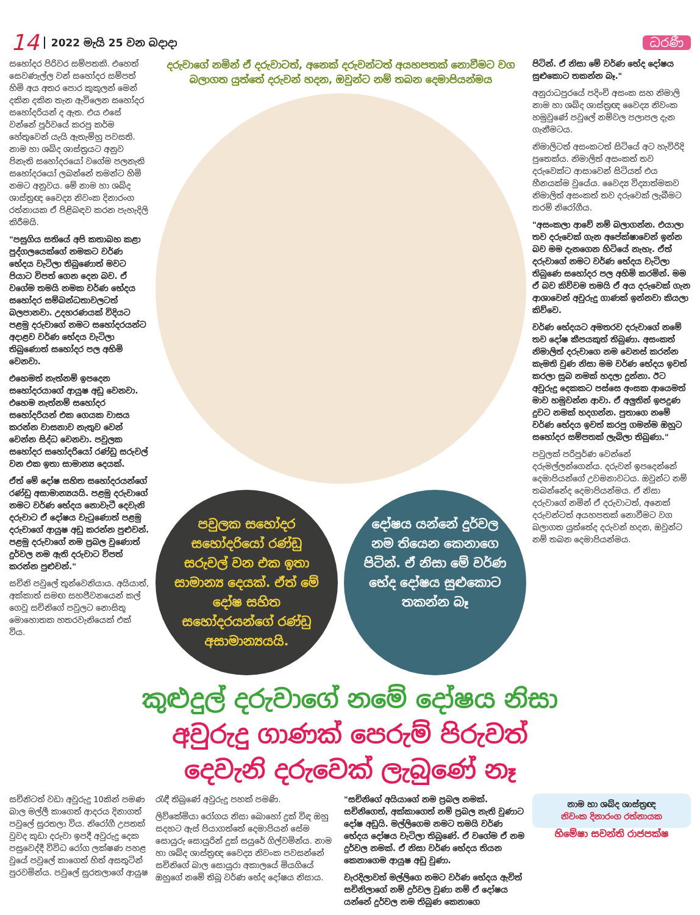14 2022 මැයි 25 වන බදාදා ධරණී
සහෝදර පිරිවර සම්පතකි. එහෙත් සෙවණැල්ල වන් සහෝදර සම්පත් හිමි අය අතර පොර කුකුලන් මෙන් දකින දකින තැන ඇවිලෙන සහෝදර සහෝදරියන් ද ඇත. එය එසේ වන්නේ පූර්වයේ කරපු කර්ම හේතුවෙන් යැයි ඇතැම්හු පවසති. නාම හා ශබ්ද ශාස්ත්‍රයට අනුව පිනැති සහෝදරයෝ වගේම පලනැති සහෝදරයෝ ලබන්නේ තමන්ට හිමි නමට අනුවය. මේ නාම හා ශබ්ද ශාස්ත්‍රඥ වෛද්‍ය නිවංක දිනාරංග රත්නායක ඒ පිළිබඳව කරන පැහැදිලි කිරීමයි.
"පසුගිය සතියේ අපි කතාබහ කළා පුද්ගලයෙක්ගේ නමකට වර්ණ භේදය වැටිලා තිබුණොත් මවට පියාට විපත් ගෙන දෙන බව. ඒ වගේම තමයි නමක වර්ණ භේදය සහෝදර සම්බන්ධතාවලටත් බලපානවා. උදහරණයක් විදියට පළමු දරුවාගේ නමට සහෝදරයන්ට අදාළව වර්ණ භේදය වැටිලා තිබුණොත් සහෝදර පල අහිමි වෙනවා.
එහෙමත් නැත්නම් ඉපදෙන සහෝදරයාගේ ආයුෂ අඩු වෙනවා. එහෙම නැත්නම් සහෝදර සහෝදරියන් එක ගෙයක වාසය කරන්න වාසනාව නැතුව වෙන් වෙන්න සිද්ධ වෙනවා. පවුලක සහෝදර සහෝදරියෝ රණ්ඩු සරුවල් වන එක ඉතා සාමාන්‍ය දෙයක්.
ඒත් මේ දෝෂ සහිත සහෝදරයන්ගේ රණ්ඩු අසාමාන්‍යයයි. පළමු දරුවාගේ නමට වර්ණ භේදය නොවැටී දෙවැනි දරුවාට ඒ දෝෂය වැටුණොත් පළමු දරුවාගේ ආයුෂ අඩු කරන්න පුළුවන්. පළමු දරුවාගේ නම ප්‍රබල වුණොත් දුර්වල නම ඇති දරුවාට විපත් කරන්න පුළුවන්."
සචිනි පවුලේ තුන්වෙනියාය. අයියාත්, අක්කාත් සමඟ සහජීවනයෙන් කල් ගෙවූ සචිනිගේ පවුලට නොසිතූ මොහොතක හතරවැනියෙක් එක් විය.
දරුවාගේ නමින් ඒ දරුවාටත්, අනෙක් දරුවන්ටත් අයහපතක් නොවීමට වග බලාගත යුත්තේ දරුවන් හදන, ඔවුන්ට නම් තබන දෙමාපියන්මය
පවුලක සහෝදර සහෝදරියෝ රණ්ඩු සරුවල් වන එක ඉතා සාමාන්‍ය දෙයක්. ඒත් මේ දෝෂ සහිත සහෝදරයන්ගේ රණ්ඩු අසාමාන්‍යයයි.
දෝෂය යන්නේ දුර්වල නම තියෙන කෙනාගෙ පිටින්. ඒ නිසා මේ වර්ණ භේද දෝෂය සුළුකොට තකන්න බෑ
පිටින්. ඒ නිසා මේ වර්ණ භේද දෝෂය සුළුකොට තකන්න බෑ."
අනුරාධපුරයේ පදිංචි අසංක සහ නිමාලි නාම හා ශබ්ද ශාස්ත්‍රඥ වෛද්‍ය නිවංක හමුවුණේ පවුලේ නම්වල පලාපල දැන ගැනීමටය.
නිමාලිටත් අසංකටත් සිටියේ අට හැවිරිදි පුතෙක්ය. නිමාලිත් අසංකත් තව දරුවෙක්ට ආසාවෙන් සිටියත් එය හීනයක්ම වුයේය. වෛද්‍ය විද්‍යාත්මකව නිමාලිත් අසංකත් තව දරුවෙක් ලැබීමට තරම් නිරෝගීය.
"අසංකලා ආවේ නම් බලාගන්න. එයාලා තව දරුවෙක් ගැන අපේක්ෂාවෙන් ඉන්න බව මම දැනගෙන හිටියේ නැහැ. ඒත් දරුවාගේ නමට වර්ණ භේදය වැටිලා තිබුණෙ සහෝදර පල අහිමි කරමින්. මම ඒ බව කිව්වම තමයි ඒ අය දරුවෙක් ගැන ආශාවෙන් අවුරුදු ගාණක් ඉන්නවා කියලා කිව්වෙ.
වර්ණ භේදයට අමතරව දරුවාගේ නමේ තව දෝෂ කීපයකුත් තිබුණා. අසංකත් නිමාලිත් දරුවාගෙ නම වෙනස් කරන්න කැමති වුණ නිසා මම වර්ණ භේදය ඉවත් කරලා සුබ නමක් හදලා දුන්නා. ඊට අවුරුදු දෙකකට පස්සෙ අංසක ආයෙමත් මාව හමුවන්න ආවා. ඒ අලුතින් ඉපදුණ දුවට නමක් හදගන්න. පුතාගෙ නමේ වර්ණ භේදය ඉවත් කරපු ගමන්ම ඔහුට සහෝදර සම්පතක් ලැබිලා තිබුණා."
පවුලක් පරිපූර්ණ වෙන්නේ දරුමල්ලන්ගෙන්ය. දරුවන් ඉපදෙන්නේ දෙමාපියන්ගේ උවමනාවටය. ඔවුන්ට නම් තබන්නේද දෙමාපියන්මය. ඒ නිසා දරුවාගේ නමින් ඒ දරුවාටත්, අනෙක් දරුවන්ටත් අයහපතක් නොවීමට වග බලාගත යුත්තේද දරුවන් හදන, ඔවුන්ට නම් තබන දෙමාපියන්මය.
කුළුදුල් දරුවාගේ නමේ දෝෂය නිසා
අවුරුදු ගාණක් පෙරුම් පිරුවත්
දෙවැනි දරුවෙක් ලැබුණේ නෑ
සචිනිටත් වඩා අවුරුදු 10කින් පමණ බාල මල්ලී කාගෙත් ආදරය දිනාගත් පවුලේ සුරතලා විය. නිරෝගී උපතක් වුවද කුඩා දරුවා ඉපදී අවුරුදු දෙක පසුවෙද්දී විවිධ රෝග ලක්ෂණ පහළ වුයේ පවුලේ කාගෙත් හිත් අසතුටින් පුරවමින්ය. පවුලේ සුරතලාගේ ආයුෂ
රැඳී තිබුණේ අවුරුදු පහක් පමණි.
ලිව්කේමියා රෝගය නිසා බොහෝ දුක් විඳ ඔහු සදහට ඇස් පියාගත්තේ දෙමාපියන් සේම සොයුරු සොයුරින් දුක් සයුරේ ගිල්වමින්ය. නාම හා ශබ්ද ශාස්ත්‍රඥ වෛද්‍ය නිවංක පවසන්නේ සචිනිගේ බාල සොයුරා අකාලයේ මියගියේ ඔහුගේ නමේ තිබූ වර්ණ භේද දෝෂය නිසාය.
"සචිනිගේ අයියාගේ නම ප්‍රබල නමක්. සචිනිගෙත්, අක්කාගෙත් නම් ප්‍රබල නැති වුණාට දෝෂ අඩුයි. මල්ලිගෙම නමට තමයි වර්ණ භේදය දෝෂය වැටිලා තිබුණේ. ඒ වගේම ඒ නම දුර්වල නමක්. ඒ නිසා වර්ණ භේදය තියන කෙනාගෙම ආයුෂ අඩු වුණා.
වැරදිලාවත් මල්ලිගෙ නමට වර්ණ භේදය ඇවිත් සචිනිලාගේ නම් දුර්වල වුණා නම් ඒ දෝෂය යන්නේ දුර්වල නම තිබුණ කෙනාගෙ
නාම හා ශබ්ද ශාස්ත්‍රඥ
නිවංක දිනාරංග රත්නායක
හිමේෂා සවන්ති රාජපක්ෂ